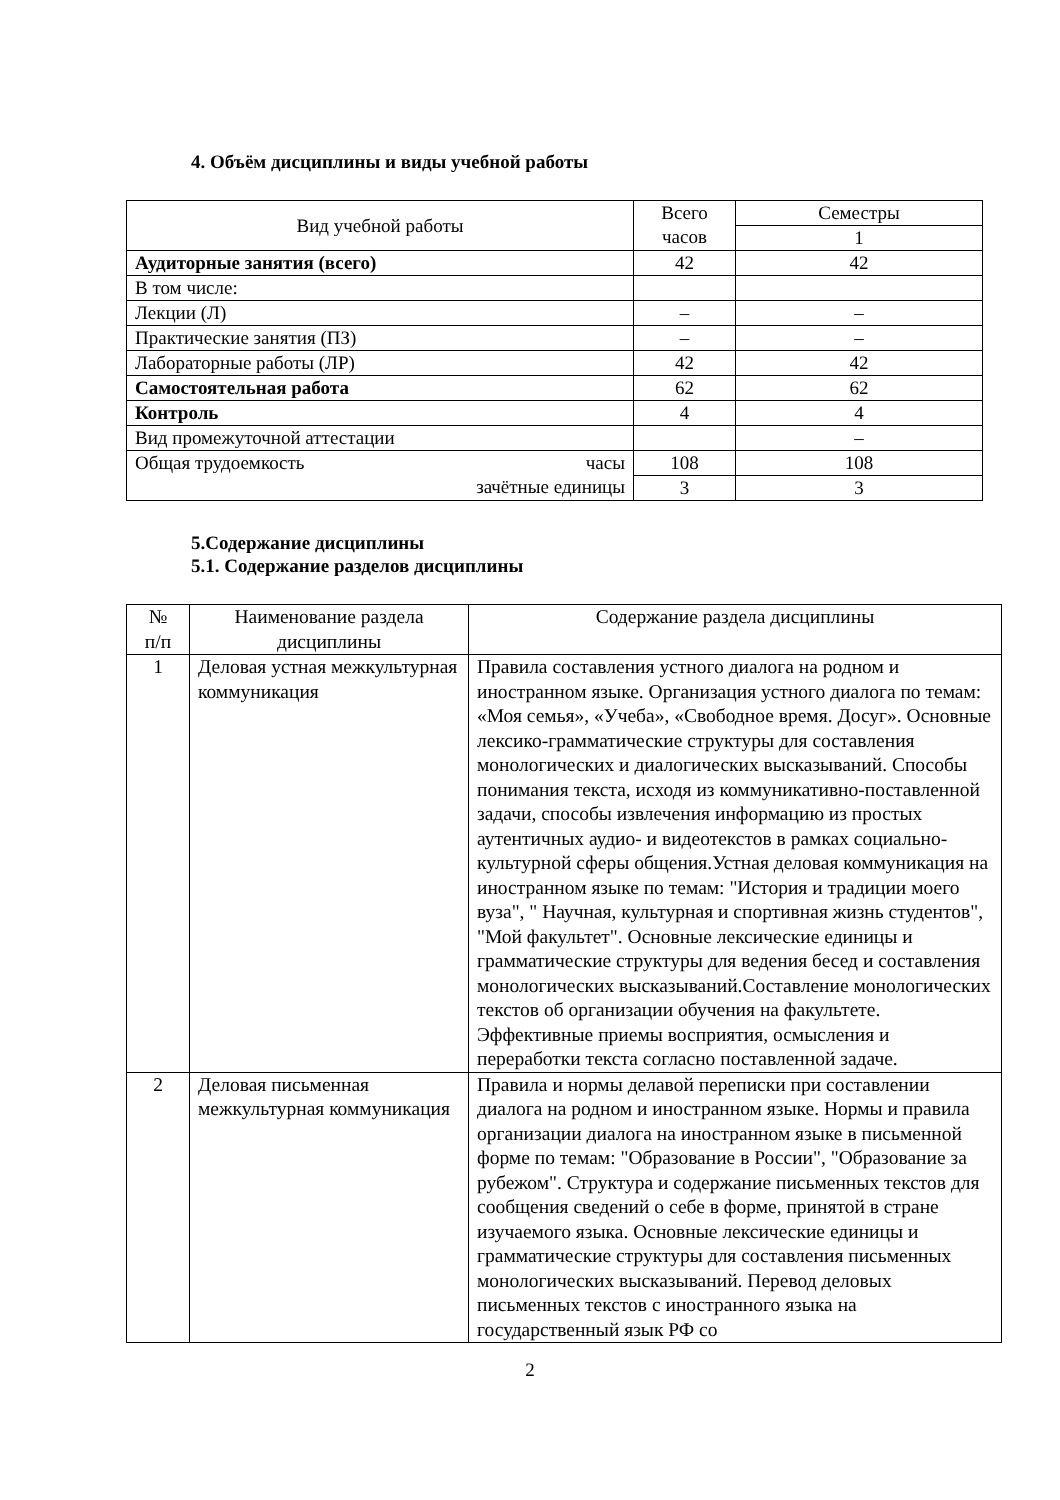4. Объём дисциплины и виды учебной работы
| Вид учебной работы | Всего часов | Семестры |
| | | 1 |
| Аудиторные занятия (всего) | 42 | 42 |
| В том числе: | | |
| Лекции (Л) | – | – |
| Практические занятия (ПЗ) | – | – |
| Лабораторные работы (ЛР) | 42 | 42 |
| Самостоятельная работа | 62 | 62 |
| Контроль | 4 | 4 |
| Вид промежуточной аттестации | | – |
| Общая трудоемкость часы зачётные единицы | 108 | 108 |
| | 3 | 3 |
5.Содержание дисциплины
5.1. Содержание разделов дисциплины
| № п/п | Наименование раздела дисциплины | Содержание раздела дисциплины |
| 1 | Деловая устная межкультурная коммуникация | Правила составления устного диалога на родном и иностранном языке. Организация устного диалога по темам: «Моя семья», «Учеба», «Свободное время. Досуг». Основные лексико-грамматические структуры для составления монологических и диалогических высказываний. Способы понимания текста, исходя из коммуникативно-поставленной задачи, способы извлечения информацию из простых аутентичных аудио- и видеотекстов в рамках социально-культурной сферы общения.Устная деловая коммуникация на иностранном языке по темам: "История и традиции моего вуза", " Научная, культурная и спортивная жизнь студентов", "Мой факультет". Основные лексические единицы и грамматические структуры для ведения бесед и составления монологических высказываний.Составление монологических текстов об организации обучения на факультете. Эффективные приемы восприятия, осмысления и переработки текста согласно поставленной задаче. |
| 2 | Деловая письменная межкультурная коммуникация | Правила и нормы делавой переписки при составлении диалога на родном и иностранном языке. Нормы и правила организации диалога на иностранном языке в письменной форме по темам: "Образование в России", "Образование за рубежом". Структура и содержание письменных текстов для сообщения сведений о себе в форме, принятой в стране изучаемого языка. Основные лексические единицы и грамматические структуры для составления письменных монологических высказываний. Перевод деловых письменных текстов с иностранного языка на государственный язык РФ со |
2